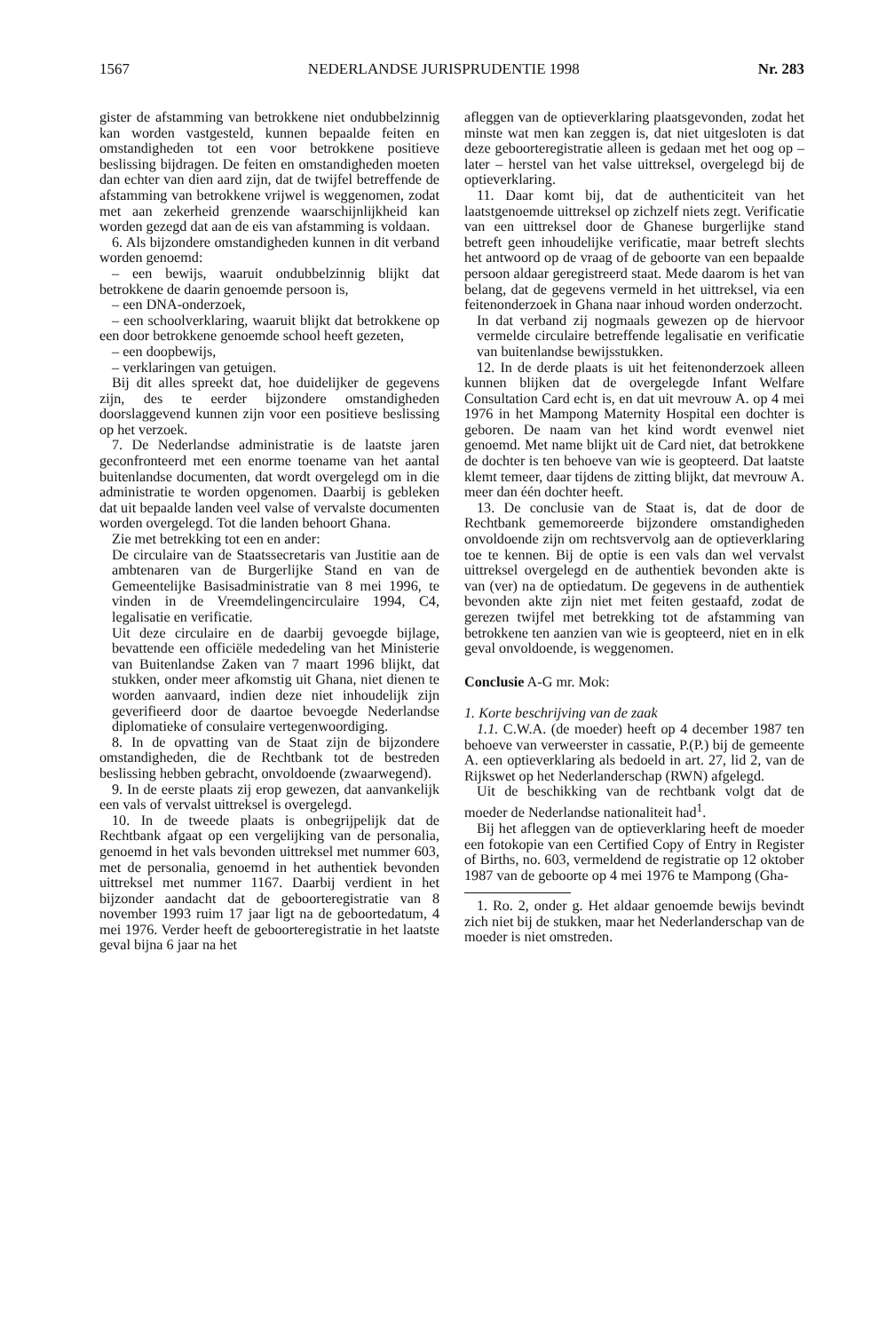1567 NEDERLANDSE JURISPRUDENTIE 1998 Nr. 283
gister de afstamming van betrokkene niet ondubbelzinnig kan worden vastgesteld, kunnen bepaalde feiten en omstandigheden tot een voor betrokkene positieve beslissing bijdragen. De feiten en omstandigheden moeten dan echter van dien aard zijn, dat de twijfel betreffende de afstamming van betrokkene vrijwel is weggenomen, zodat met aan zekerheid grenzende waarschijnlijkheid kan worden gezegd dat aan de eis van afstamming is voldaan.
6. Als bijzondere omstandigheden kunnen in dit verband worden genoemd:
– een bewijs, waaruit ondubbelzinnig blijkt dat betrokkene de daarin genoemde persoon is,
– een DNA-onderzoek,
– een schoolverklaring, waaruit blijkt dat betrokkene op een door betrokkene genoemde school heeft gezeten,
– een doopbewijs,
– verklaringen van getuigen.
Bij dit alles spreekt dat, hoe duidelijker de gegevens zijn, des te eerder bijzondere omstandigheden doorslaggevend kunnen zijn voor een positieve beslissing op het verzoek.
7. De Nederlandse administratie is de laatste jaren geconfronteerd met een enorme toename van het aantal buitenlandse documenten, dat wordt overgelegd om in die administratie te worden opgenomen. Daarbij is gebleken dat uit bepaalde landen veel valse of vervalste documenten worden overgelegd. Tot die landen behoort Ghana.
Zie met betrekking tot een en ander:
De circulaire van de Staatssecretaris van Justitie aan de ambtenaren van de Burgerlijke Stand en van de Gemeentelijke Basisadministratie van 8 mei 1996, te vinden in de Vreemdelingencirculaire 1994, C4, legalisatie en verificatie.
Uit deze circulaire en de daarbij gevoegde bijlage, bevattende een officiële mededeling van het Ministerie van Buitenlandse Zaken van 7 maart 1996 blijkt, dat stukken, onder meer afkomstig uit Ghana, niet dienen te worden aanvaard, indien deze niet inhoudelijk zijn geverifieerd door de daartoe bevoegde Nederlandse diplomatieke of consulaire vertegenwoordiging.
8. In de opvatting van de Staat zijn de bijzondere omstandigheden, die de Rechtbank tot de bestreden beslissing hebben gebracht, onvoldoende (zwaarwegend).
9. In de eerste plaats zij erop gewezen, dat aanvankelijk een vals of vervalst uittreksel is overgelegd.
10. In de tweede plaats is onbegrijpelijk dat de Rechtbank afgaat op een vergelijking van de personalia, genoemd in het vals bevonden uittreksel met nummer 603, met de personalia, genoemd in het authentiek bevonden uittreksel met nummer 1167. Daarbij verdient in het bijzonder aandacht dat de geboorteregistratie van 8 november 1993 ruim 17 jaar ligt na de geboortedatum, 4 mei 1976. Verder heeft de geboorteregistratie in het laatste geval bijna 6 jaar na het
afleggen van de optieverklaring plaatsgevonden, zodat het minste wat men kan zeggen is, dat niet uitgesloten is dat deze geboorteregistratie alleen is gedaan met het oog op – later – herstel van het valse uittreksel, overgelegd bij de optieverklaring.
11. Daar komt bij, dat de authenticiteit van het laatstgenoemde uittreksel op zichzelf niets zegt. Verificatie van een uittreksel door de Ghanese burgerlijke stand betreft geen inhoudelijke verificatie, maar betreft slechts het antwoord op de vraag of de geboorte van een bepaalde persoon aldaar geregistreerd staat. Mede daarom is het van belang, dat de gegevens vermeld in het uittreksel, via een feitenonderzoek in Ghana naar inhoud worden onderzocht.
In dat verband zij nogmaals gewezen op de hiervoor vermelde circulaire betreffende legalisatie en verificatie van buitenlandse bewijsstukken.
12. In de derde plaats is uit het feitenonderzoek alleen kunnen blijken dat de overgelegde Infant Welfare Consultation Card echt is, en dat uit mevrouw A. op 4 mei 1976 in het Mampong Maternity Hospital een dochter is geboren. De naam van het kind wordt evenwel niet genoemd. Met name blijkt uit de Card niet, dat betrokkene de dochter is ten behoeve van wie is geopteerd. Dat laatste klemt temeer, daar tijdens de zitting blijkt, dat mevrouw A. meer dan één dochter heeft.
13. De conclusie van de Staat is, dat de door de Rechtbank gememoreerde bijzondere omstandigheden onvoldoende zijn om rechtsvervolg aan de optieverklaring toe te kennen. Bij de optie is een vals dan wel vervalst uittreksel overgelegd en de authentiek bevonden akte is van (ver) na de optiedatum. De gegevens in de authentiek bevonden akte zijn niet met feiten gestaafd, zodat de gerezen twijfel met betrekking tot de afstamming van betrokkene ten aanzien van wie is geopteerd, niet en in elk geval onvoldoende, is weggenomen.
Conclusie A-G mr. Mok:
1. Korte beschrijving van de zaak
1.1. C.W.A. (de moeder) heeft op 4 december 1987 ten behoeve van verweerster in cassatie, P.(P.) bij de gemeente A. een optieverklaring als bedoeld in art. 27, lid 2, van de Rijkswet op het Nederlanderschap (RWN) afgelegd.
Uit de beschikking van de rechtbank volgt dat de moeder de Nederlandse nationaliteit had<sup>1</sup>.
Bij het afleggen van de optieverklaring heeft de moeder een fotokopie van een Certified Copy of Entry in Register of Births, no. 603, vermeldend de registratie op 12 oktober 1987 van de geboorte op 4 mei 1976 te Mampong (Gha-
1. Ro. 2, onder g. Het aldaar genoemde bewijs bevindt zich niet bij de stukken, maar het Nederlanderschap van de moeder is niet omstreden.